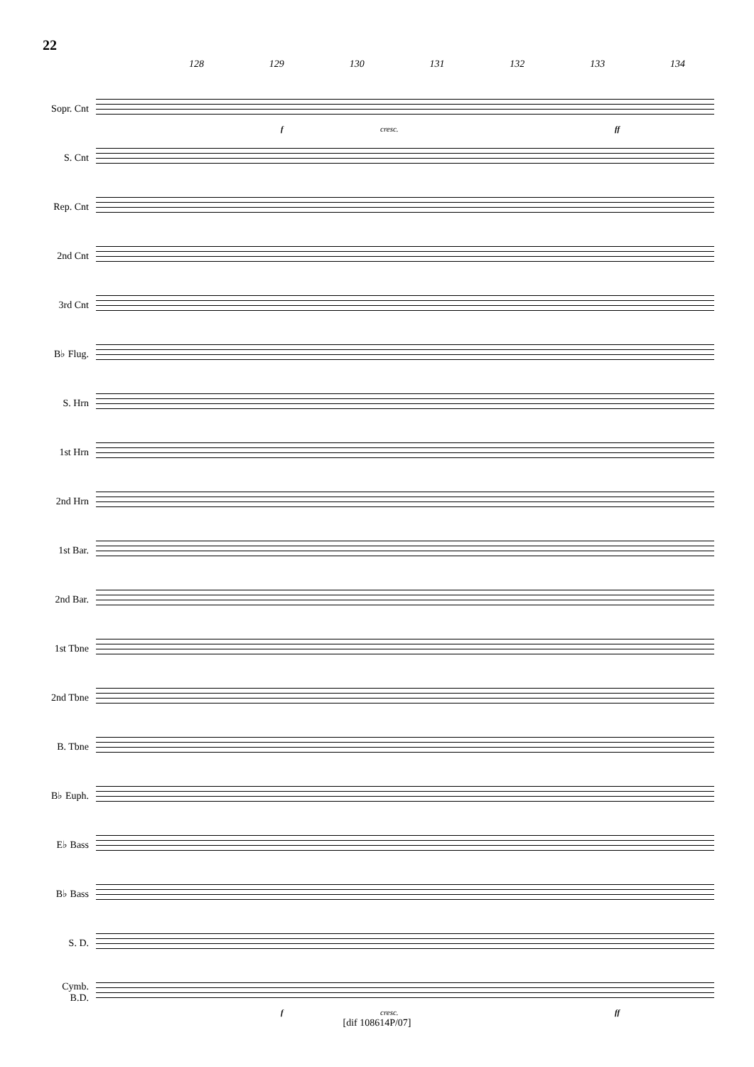22
128 129 130 131 132 133 134
Sopr. Cnt
f cresc. ff
S. Cnt
Rep. Cnt
2nd Cnt
3rd Cnt
B♭ Flug.
S. Hrn
1st Hrn
2nd Hrn
1st Bar.
2nd Bar.
1st Tbne
2nd Tbne
B. Tbne
B♭ Euph.
E♭ Bass
B♭ Bass
S. D.
Cymb.
B.D.
f cresc. ff
[dif 108614P/07]